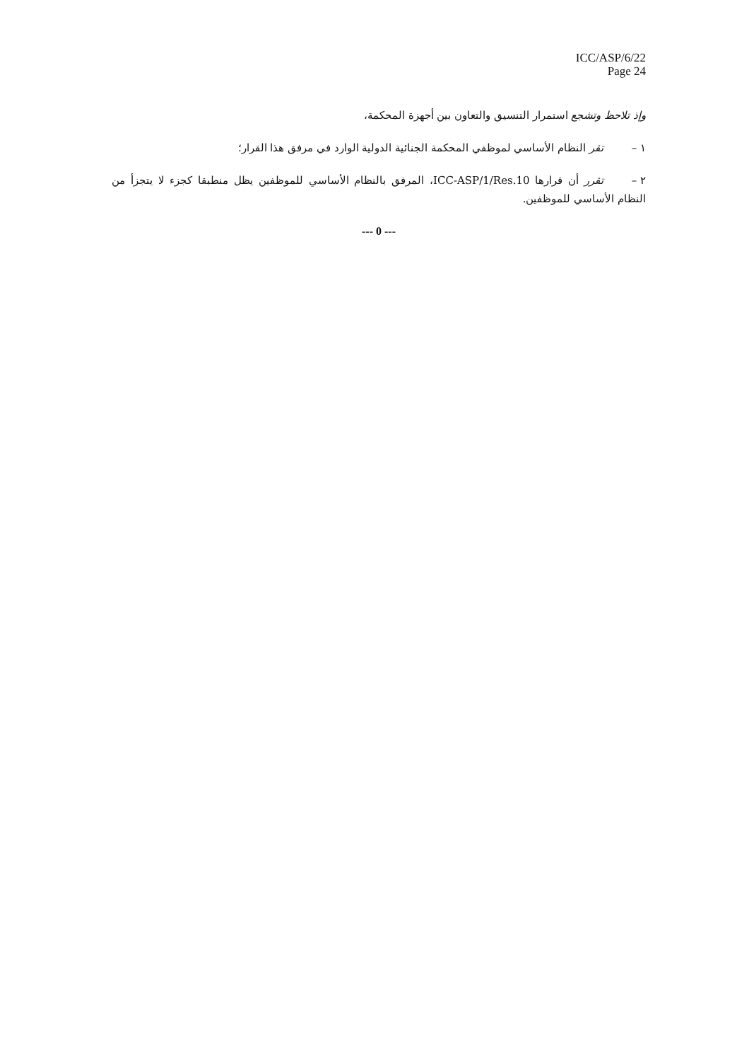ICC/ASP/6/22
Page 24
وإذ تلاحظ وتشجع استمرار التنسيق والتعاون بين أجهزة المحكمة،
١ – تقر النظام الأساسي لموظفي المحكمة الجنائية الدولية الوارد في مرفق هذا القرار؛
٢ – تقرر أن قرارها ICC-ASP/1/Res.10، المرفق بالنظام الأساسي للموظفين يظل منطبقا كجزء لا يتجزأ من النظام الأساسي للموظفين.
--- 0 ---